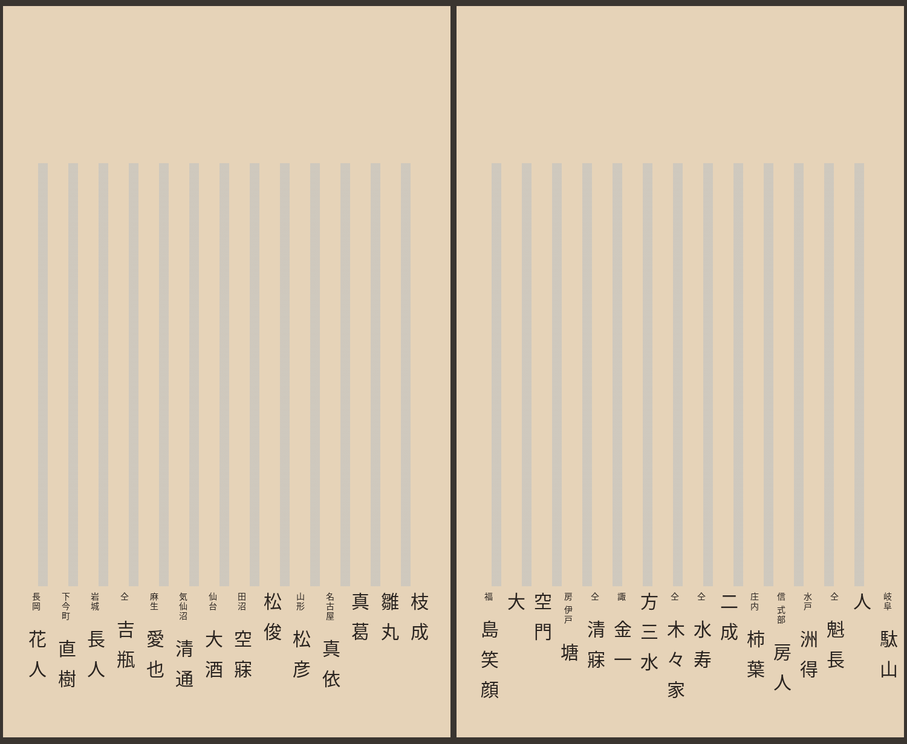岐阜 駄山人
仝 魁長
水戸 洲得
信 式部 房人
庄内 柿葉
二成
仝 水寿
仝 木々家
方三水
諏 金一
仝 清寐
房 伊戸 塘
空門
大
福 島笑顔
枝成
雛丸
真葛
名古屋 真依
山形 松彦
松俊
田沼 空寐
仙台 大酒
気仙沼 清通
麻生 愛也
仝 吉瓶
岩城 長人
下今町 直樹
長岡 花人